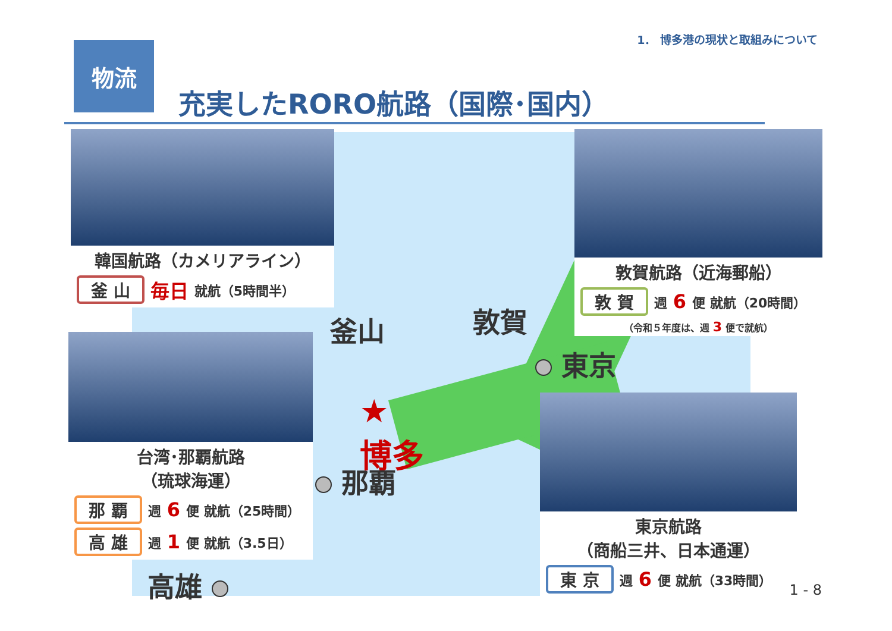1． 博多港の現状と取組みについて
物流
充実したRORO航路（国際･国内）
韓国航路（カメリアライン）
釜 山 毎日 就航（5時間半）
敦賀航路（近海郵船）
敦 賀 週 6 便 就航（20時間）
（令和５年度は、週 3 便で就航）
台湾･那覇航路
（琉球海運）
那 覇 週 6 便 就航（25時間）
高 雄 週 1 便 就航（3.5日）
東京航路
（商船三井、日本通運）
東 京 週 6 便 就航（33時間）
釜山 敦賀
東京
★
博多
那覇
高雄 1 - 8